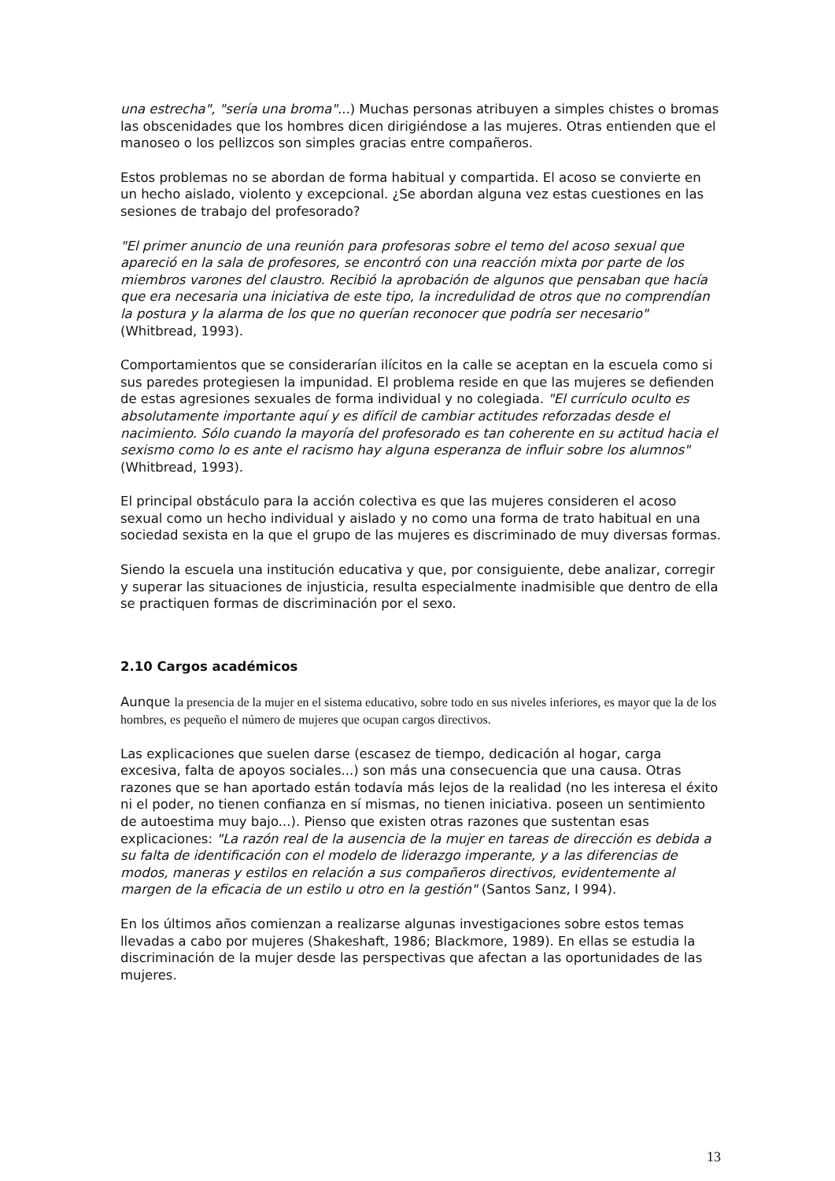una estrecha", "sería una broma"...) Muchas personas atribuyen a simples chistes o bromas las obscenidades que los hombres dicen dirigiéndose a las mujeres. Otras entienden que el manoseo o los pellizcos son simples gracias entre compañeros.
Estos problemas no se abordan de forma habitual y compartida. El acoso se convierte en un hecho aislado, violento y excepcional. ¿Se abordan alguna vez estas cuestiones en las sesiones de trabajo del profesorado?
"El primer anuncio de una reunión para profesoras sobre el temo del acoso sexual que apareció en la sala de profesores, se encontró con una reacción mixta por parte de los miembros varones del claustro. Recibió la aprobación de algunos que pensaban que hacía que era necesaria una iniciativa de este tipo, la incredulidad de otros que no comprendían la postura y la alarma de los que no querían reconocer que podría ser necesario" (Whitbread, 1993).
Comportamientos que se considerarían ilícitos en la calle se aceptan en la escuela como si sus paredes protegiesen la impunidad. El problema reside en que las mujeres se defienden de estas agresiones sexuales de forma individual y no colegiada. "El currículo oculto es absolutamente importante aquí y es difícil de cambiar actitudes reforzadas desde el nacimiento. Sólo cuando la mayoría del profesorado es tan coherente en su actitud hacia el sexismo como lo es ante el racismo hay alguna esperanza de influir sobre los alumnos" (Whitbread, 1993).
El principal obstáculo para la acción colectiva es que las mujeres consideren el acoso sexual como un hecho individual y aislado y no como una forma de trato habitual en una sociedad sexista en la que el grupo de las mujeres es discriminado de muy diversas formas.
Siendo la escuela una institución educativa y que, por consiguiente, debe analizar, corregir y superar las situaciones de injusticia, resulta especialmente inadmisible que dentro de ella se practiquen formas de discriminación por el sexo.
2.10 Cargos académicos
Aunque la presencia de la mujer en el sistema educativo, sobre todo en sus niveles inferiores, es mayor que la de los hombres, es pequeño el número de mujeres que ocupan cargos directivos.
Las explicaciones que suelen darse (escasez de tiempo, dedicación al hogar, carga excesiva, falta de apoyos sociales...) son más una consecuencia que una causa. Otras razones que se han aportado están todavía más lejos de la realidad (no les interesa el éxito ni el poder, no tienen confianza en sí mismas, no tienen iniciativa. poseen un sentimiento de autoestima muy bajo...). Pienso que existen otras razones que sustentan esas explicaciones: "La razón real de la ausencia de la mujer en tareas de dirección es debida a su falta de identificación con el modelo de liderazgo imperante, y a las diferencias de modos, maneras y estilos en relación a sus compañeros directivos, evidentemente al margen de la eficacia de un estilo u otro en la gestión" (Santos Sanz, I 994).
En los últimos años comienzan a realizarse algunas investigaciones sobre estos temas llevadas a cabo por mujeres (Shakeshaft, 1986; Blackmore, 1989). En ellas se estudia la discriminación de la mujer desde las perspectivas que afectan a las oportunidades de las mujeres.
13